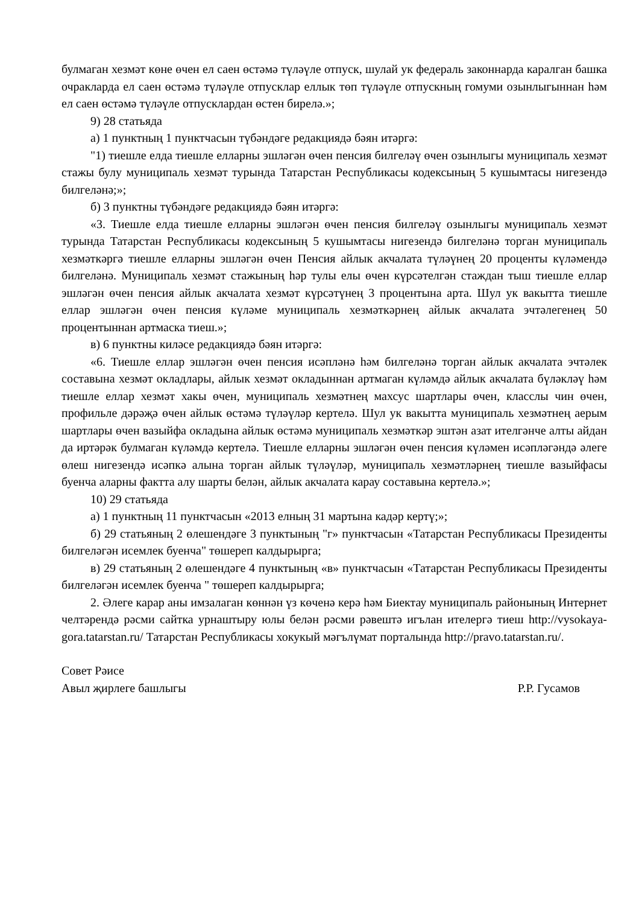булмаган хезмәт көне өчен ел саен өстәмә түләүле отпуск, шулай ук федераль законнарда каралган башка очракларда ел саен өстәмә түләүле отпусклар еллык төп түләүле отпускның гомуми озынлыгыннан һәм ел саен өстәмә түләүле отпусклардан өстен бирелә.»;
9) 28 статьяда
а) 1 пунктның 1 пунктчасын түбәндәге редакциядә бәян итәргә:
"1) тиешле елда тиешле елларны эшләгән өчен пенсия билгеләү өчен озынлыгы муниципаль хезмәт стажы булу муниципаль хезмәт турында Татарстан Республикасы кодексының 5 кушымтасы нигезендә билгеләнә;»;
б) 3 пунктны түбәндәге редакциядә бәян итәргә:
«3. Тиешле елда тиешле елларны эшләгән өчен пенсия билгеләү озынлыгы муниципаль хезмәт турында Татарстан Республикасы кодексының 5 кушымтасы нигезендә билгеләнә торган муниципаль хезмәткәргә тиешле елларны эшләгән өчен Пенсия айлык акчалата түләүнең 20 проценты күләмендә билгеләнә. Муниципаль хезмәт стажының һәр тулы елы өчен күрсәтелгән стаждан тыш тиешле еллар эшләгән өчен пенсия айлык акчалата хезмәт күрсәтүнең 3 процентына арта. Шул ук вакытта тиешле еллар эшләгән өчен пенсия күләме муниципаль хезмәткәрнең айлык акчалата эчтәлегенең 50 процентыннан артмаска тиеш.»;
в) 6 пунктны киләсе редакциядә бәян итәргә:
«6. Тиешле еллар эшләгән өчен пенсия исәпләнә һәм билгеләнә торган айлык акчалата эчтәлек составына хезмәт окладлары, айлык хезмәт окладыннан артмаган күләмдә айлык акчалата бүләкләү һәм тиешле еллар хезмәт хакы өчен, муниципаль хезмәтнең махсус шартлары өчен, класслы чин өчен, профильле дәрәҗә өчен айлык өстәмә түләүләр кертелә. Шул ук вакытта муниципаль хезмәтнең аерым шартлары өчен вазыйфа окладына айлык өстәмә муниципаль хезмәткәр эштән азат ителгәнче алты айдан да иртәрәк булмаган күләмдә кертелә. Тиешле елларны эшләгән өчен пенсия күләмен исәпләгәндә әлеге өлеш нигезендә исәпкә алына торган айлык түләүләр, муниципаль хезмәтләрнең тиешле вазыйфасы буенча аларны фактта алу шарты белән, айлык акчалата карау составына кертелә.»;
10) 29 статьяда
а) 1 пунктның 11 пунктчасын «2013 елның 31 мартына кадәр кертү;»;
б) 29 статьяның 2 өлешендәге 3 пунктының "г» пунктчасын «Татарстан Республикасы Президенты билгеләгән исемлек буенча" төшереп калдырырга;
в) 29 статьяның 2 өлешендәге 4 пунктының «в» пунктчасын «Татарстан Республикасы Президенты билгеләгән исемлек буенча " төшереп калдырырга;
2. Әлеге карар аны имзалаган көннән үз көченә керә һәм Биектау муниципаль районының Интернет челтәрендә рәсми сайтка урнаштыру юлы белән рәсми рәвештә игълан ителергә тиеш http://vysokaya-gora.tatarstan.ru/ Татарстан Республикасы хокукый мәгълүмат порталында http://pravo.tatarstan.ru/.
Совет Рәисе
Авыл җирлеге башлыгы Р.Р. Гусамов